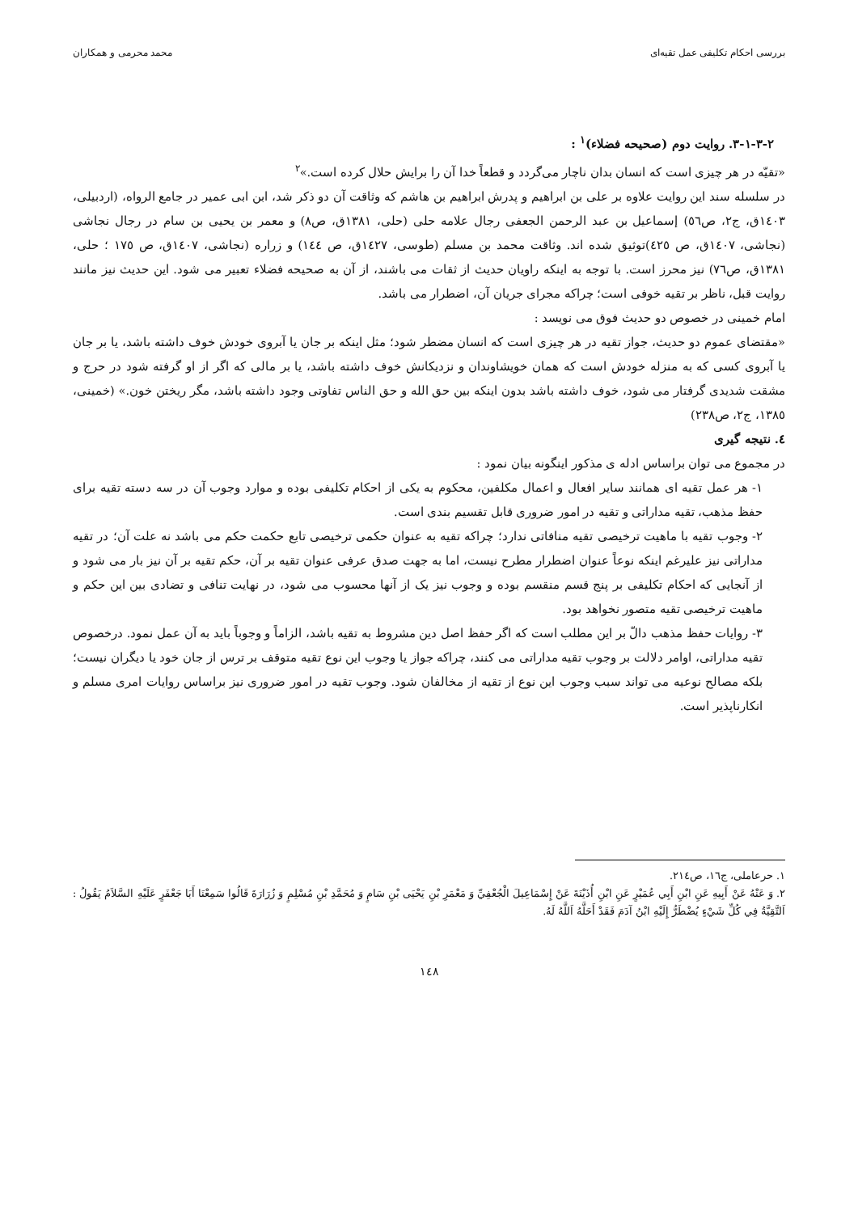بررسی احکام تکلیفی عمل تقیه‌ای محمد محرمی و همکاران
۳-۱-۳-۲. روایت دوم (صحیحه فضلاء)<sup>۱</sup> :
«تقیّه در هر چیزی است که انسان بدان ناچار می‌گردد و قطعاً خدا آن را برایش حلال کرده است.»<sup>۲</sup>
در سلسله سند این روایت علاوه بر علی بن ابراهیم و پدرش ابراهیم بن هاشم که وثاقت آن دو ذکر شد، ابن ابی عمیر در جامع الرواه، (اردبیلی، ۱٤۰۳ق، ج۲، ص٥٦) إسماعیل بن عبد الرحمن الجعفی رجال علامه حلی (حلی، ۱۳۸۱ق، ص۸) و معمر بن یحیی بن سام در رجال نجاشی (نجاشی، ۱٤۰۷ق، ص ٤۲٥)توثیق شده اند. وثاقت محمد بن مسلم (طوسی، ۱٤۲۷ق، ص ۱٤٤) و زراره (نجاشی، ۱٤۰۷ق، ص ۱۷٥ ؛ حلی، ۱۳۸۱ق، ص٧٦) نیز محرز است. با توجه به اینکه راویان حدیث از ثقات می باشند، از آن به صحیحه فضلاء تعبیر می شود. این حدیث نیز مانند روایت قبل، ناظر بر تقیه خوفی است؛ چراکه مجرای جریان آن، اضطرار می باشد.
امام خمینی در خصوص دو حدیث فوق می نویسد :
«مقتضای عموم دو حدیث، جواز تقیه در هر چیزی است که انسان مضطر شود؛ مثل اینکه بر جان یا آبروی خودش خوف داشته باشد، یا بر جان یا آبروی کسی که به منزله خودش است که همان خویشاوندان و نزدیکانش خوف داشته باشد، یا بر مالی که اگر از او گرفته شود در حرج و مشقت شدیدی گرفتار می شود، خوف داشته باشد بدون اینکه بین حق الله و حق الناس تفاوتی وجود داشته باشد، مگر ریختن خون.» (خمینی، ۱۳۸٥، ج۲، ص۲۳۸)
٤. نتیجه گیری
در مجموع می توان براساس ادله ی مذکور اینگونه بیان نمود :
۱- هر عمل تقیه ای همانند سایر افعال و اعمال مکلفین، محکوم به یکی از احکام تکلیفی بوده و موارد وجوب آن در سه دسته تقیه برای حفظ مذهب، تقیه مداراتی و تقیه در امور ضروری قابل تقسیم بندی است.
۲- وجوب تقیه با ماهیت ترخیصی تقیه منافاتی ندارد؛ چراکه تقیه به عنوان حکمی ترخیصی تابع حکمت حکم می باشد نه علت آن؛ در تقیه مداراتی نیز علیرغم اینکه نوعاً عنوان اضطرار مطرح نیست، اما به جهت صدق عرفی عنوان تقیه بر آن، حکم تقیه بر آن نیز بار می شود و از آنجایی که احکام تکلیفی بر پنج قسم منقسم بوده و وجوب نیز یک از آنها محسوب می شود، در نهایت تنافی و تضادی بین این حکم و ماهیت ترخیصی تقیه متصور نخواهد بود.
۳- روایات حفظ مذهب دالّ بر این مطلب است که اگر حفظ اصل دین مشروط به تقیه باشد، الزاماً و وجوباً باید به آن عمل نمود. درخصوص تقیه مداراتی، اوامر دلالت بر وجوب تقیه مداراتی می کنند، چراکه جواز یا وجوب این نوع تقیه متوقف بر ترس از جان خود یا دیگران نیست؛ بلکه مصالح نوعیه می تواند سبب وجوب این نوع از تقیه از مخالفان شود. وجوب تقیه در امور ضروری نیز براساس روایات امری مسلم و انکارناپذیر است.
۱. حرعاملی، ج۱٦، ص۲۱٤.
۲. وَ عَنْهُ عَنْ أَبِيهِ عَنِ ابْنِ أَبِي عُمَيْرٍ عَنِ ابْنِ أُذَيْنَةَ عَنْ إِسْمَاعِيلَ الْجُعْفِيِّ وَ مَعْمَرِ بْنِ يَحْيَى بْنِ سَامٍ وَ مُحَمَّدِ بْنِ مُسْلِمٍ وَ زُرَارَةَ قَالُوا سَمِعْنَا أَبَا جَعْفَرٍ عَلَيْهِ السَّلاَمُ يَقُولُ : اَلتَّقِيَّةُ فِي كُلِّ شَيْءٍ يُضْطَرُّ إِلَيْهِ ابْنُ آدَمَ فَقَدْ أَحَلَّهُ اَللَّهُ لَهُ.
۱٤۸